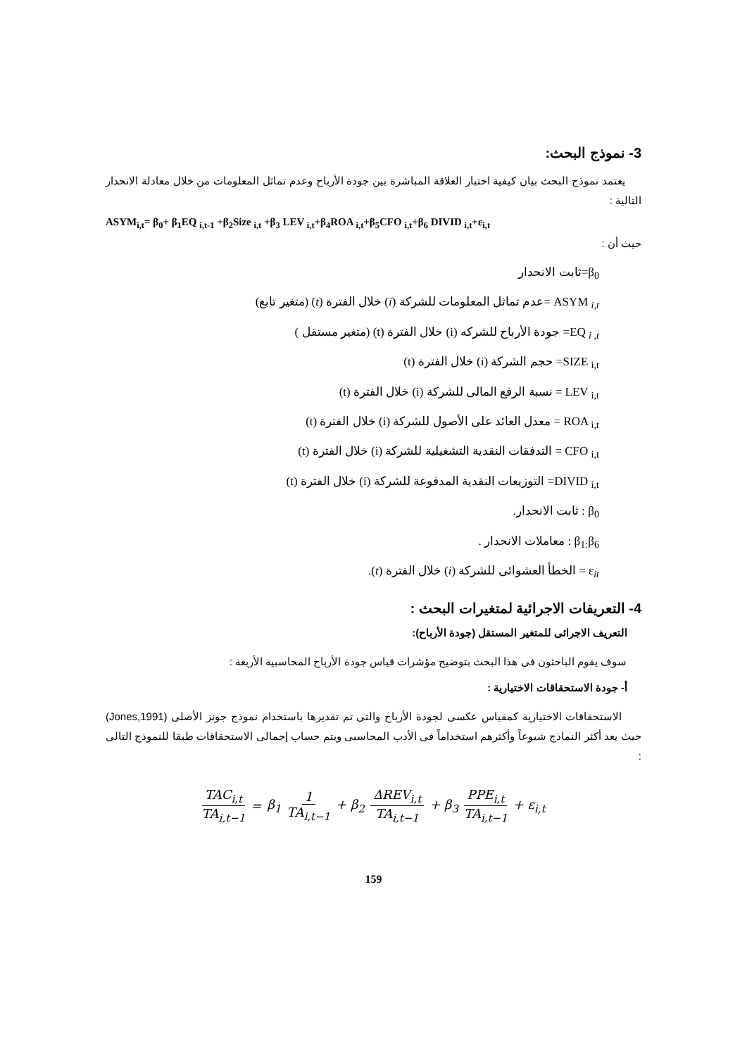3- نموذج البحث:
يعتمد نموذج البحث بيان كيفية اختبار العلاقة المباشرة بين جودة الأرباح وعدم تماثل المعلومات من خلال معادلة الانحدار التالية :
ASYM<sub>i,t</sub>= β<sub>0</sub>+ β<sub>1</sub>EQ <sub>i,t-1</sub> +β<sub>2</sub>Size <sub>i,t</sub> +β<sub>3</sub> LEV <sub>i,t</sub>+β<sub>4</sub>ROA <sub>i,t</sub>+β<sub>5</sub>CFO <sub>i,t</sub>+β<sub>6</sub> DIVID <sub>i,t</sub>+ε<sub>i,t</sub>
حيث أن :
β<sub>0</sub>=ثابت الانحدار
ASYM <sub>i,t</sub> =عدم تماثل المعلومات للشركة (i) خلال الفترة (t) (متغير تابع)
EQ <sub>i ,t</sub>= جودة الأرباح للشركه (i) خلال الفترة (t) (متغير مستقل )
SIZE <sub>i,t</sub>= حجم الشركة (i) خلال الفترة (t)
LEV <sub>i,t</sub> = نسبة الرفع المالى للشركة (i) خلال الفترة (t)
ROA <sub>i,t</sub> = معدل العائد على الأصول للشركة (i) خلال الفترة (t)
CFO <sub>i,t</sub> = التدفقات النقدية التشغيلية للشركة (i) خلال الفترة (t)
DIVID <sub>i,t</sub>= التوزيعات النقدية المدفوعة للشركة (i) خلال الفترة (t)
β<sub>0</sub> : ثابت الانحدار.
β<sub>1:</sub>β<sub>6</sub> : معاملات الانحدار .
ε<sub>it</sub> = الخطأ العشوائى للشركة (i) خلال الفترة (t).
4- التعريفات الاجرائية لمتغيرات البحث :
التعريف الاجرائى للمتغير المستقل (جودة الأرباح):
سوف يقوم الباحثون فى هذا البحث بتوضيح مؤشرات قياس جودة الأرباح المحاسبية الأربعة :
أ- جودة الاستحقاقات الاختيارية :
الاستحقاقات الاختيارية كمقياس عكسى لجودة الأرباح والتى تم تقديرها باستخدام نموذج جونز الأصلى (Jones,1991) حيث يعد أكثر النماذج شيوعاً وأكثرهم استخداماً فى الأدب المحاسبى ويتم حساب إجمالى الاستحقاقات طبقا للنموذج التالى :
TAC<sub>i,t</sub> TA<sub>i,t−1</sub> = β<sub>1</sub> 1 TA<sub>i,t−1</sub> + β<sub>2</sub> ΔREV<sub>i,t</sub> TA<sub>i,t−1</sub> + β<sub>3</sub> PPE<sub>i,t</sub> TA<sub>i,t−1</sub> + ε<sub>i,t</sub>
159